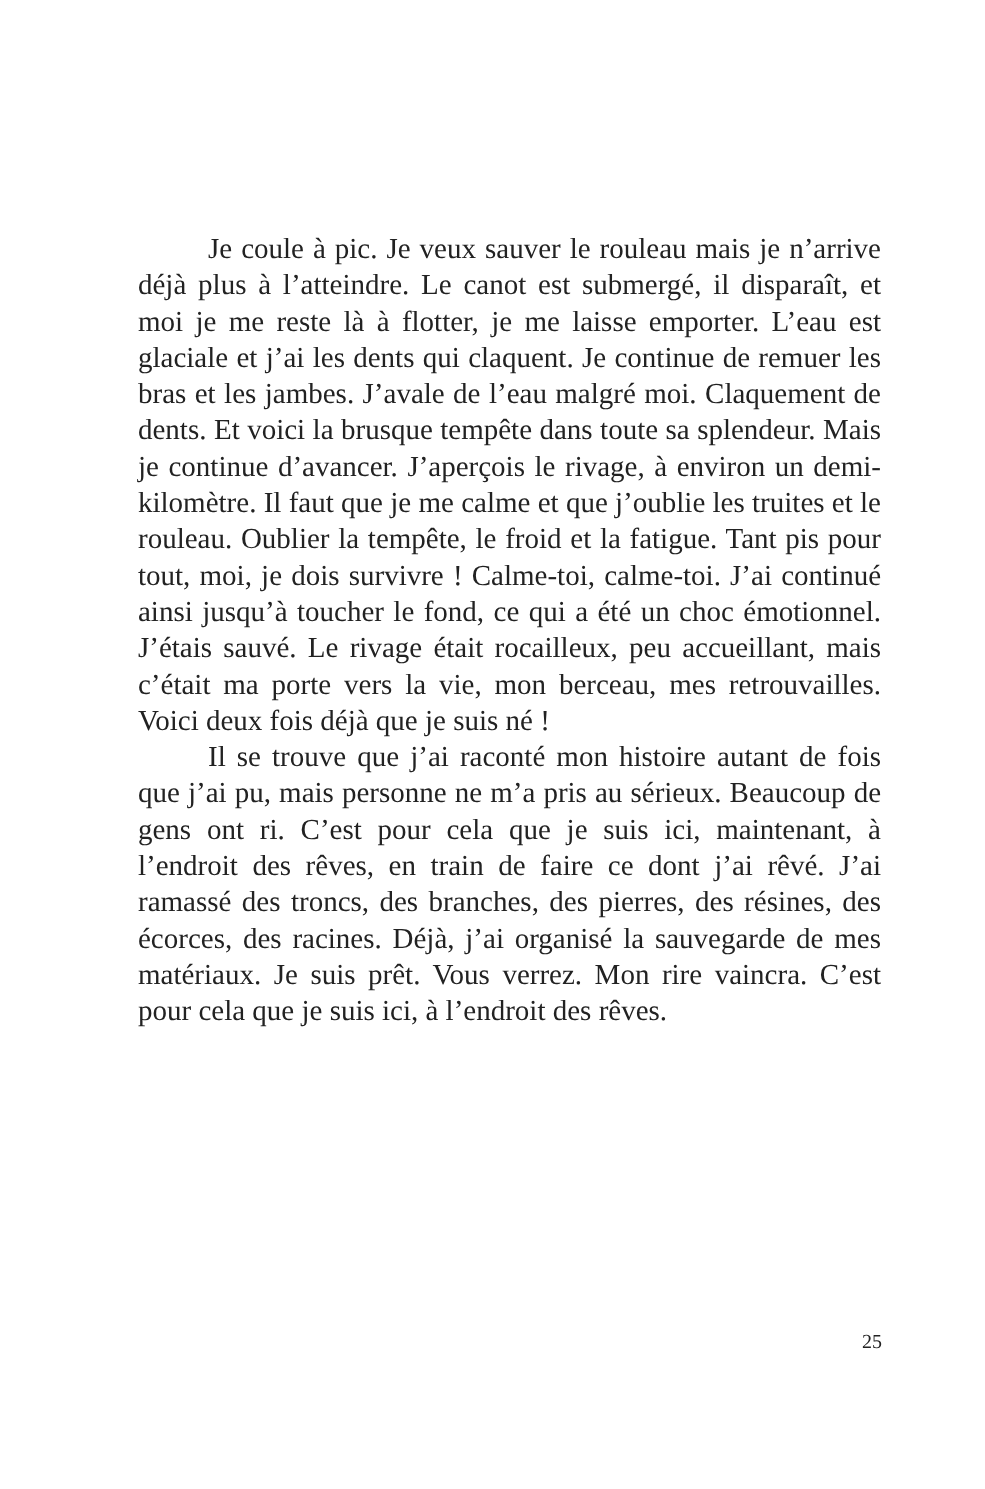Je coule à pic. Je veux sauver le rouleau mais je n’arrive déjà plus à l’atteindre. Le canot est submergé, il disparaît, et moi je me reste là à flotter, je me laisse emporter. L’eau est glaciale et j’ai les dents qui claquent. Je continue de remuer les bras et les jambes. J’avale de l’eau malgré moi. Claquement de dents. Et voici la brusque tempête dans toute sa splendeur. Mais je continue d’avancer. J’aperçois le rivage, à environ un demi-kilomètre. Il faut que je me calme et que j’oublie les truites et le rouleau. Oublier la tempête, le froid et la fatigue. Tant pis pour tout, moi, je dois survivre ! Calme-toi, calme-toi. J’ai continué ainsi jusqu’à toucher le fond, ce qui a été un choc émotionnel. J’étais sauvé. Le rivage était rocailleux, peu accueillant, mais c’était ma porte vers la vie, mon berceau, mes retrouvailles. Voici deux fois déjà que je suis né !
Il se trouve que j’ai raconté mon histoire autant de fois que j’ai pu, mais personne ne m’a pris au sérieux. Beaucoup de gens ont ri. C’est pour cela que je suis ici, maintenant, à l’endroit des rêves, en train de faire ce dont j’ai rêvé. J’ai ramassé des troncs, des branches, des pierres, des résines, des écorces, des racines. Déjà, j’ai organisé la sauvegarde de mes matériaux. Je suis prêt. Vous verrez. Mon rire vaincra. C’est pour cela que je suis ici, à l’endroit des rêves.
25